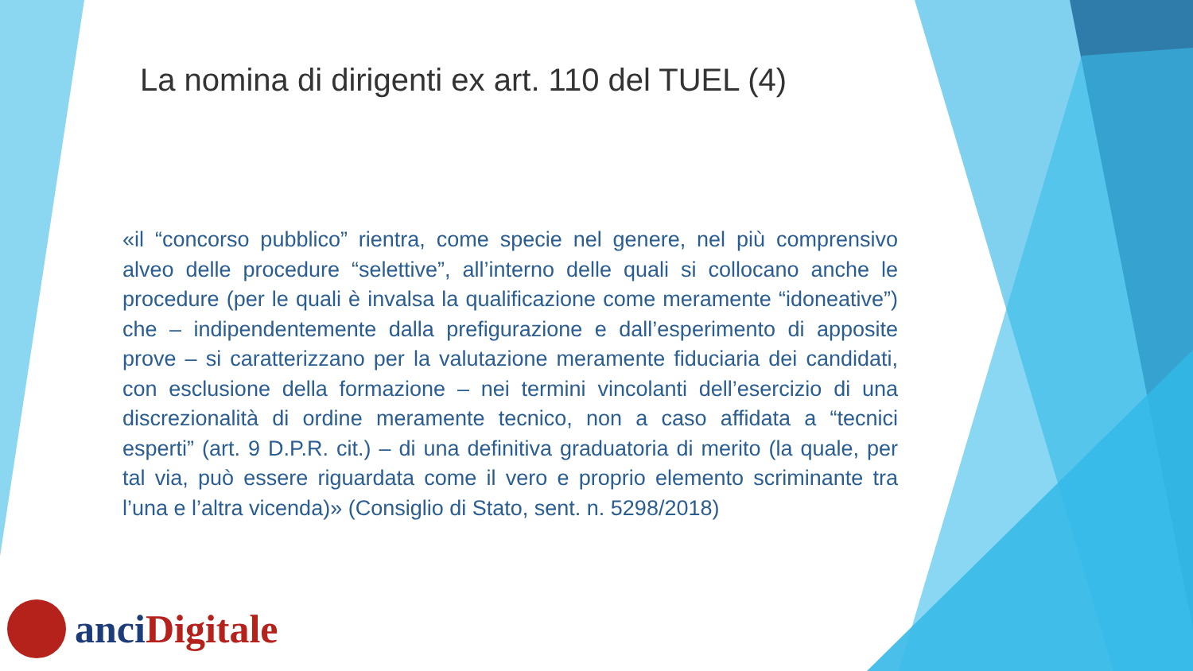La nomina di dirigenti ex art. 110 del TUEL (4)
«il “concorso pubblico” rientra, come specie nel genere, nel più comprensivo alveo delle procedure “selettive”, all’interno delle quali si collocano anche le procedure (per le quali è invalsa la qualificazione come meramente “idoneative”) che – indipendentemente dalla prefigurazione e dall’esperimento di apposite prove – si caratterizzano per la valutazione meramente fiduciaria dei candidati, con esclusione della formazione – nei termini vincolanti dell’esercizio di una discrezionalità di ordine meramente tecnico, non a caso affidata a “tecnici esperti” (art. 9 D.P.R. cit.) – di una definitiva graduatoria di merito (la quale, per tal via, può essere riguardata come il vero e proprio elemento scriminante tra l’una e l’altra vicenda)» (Consiglio di Stato, sent. n. 5298/2018)
anci Digitale